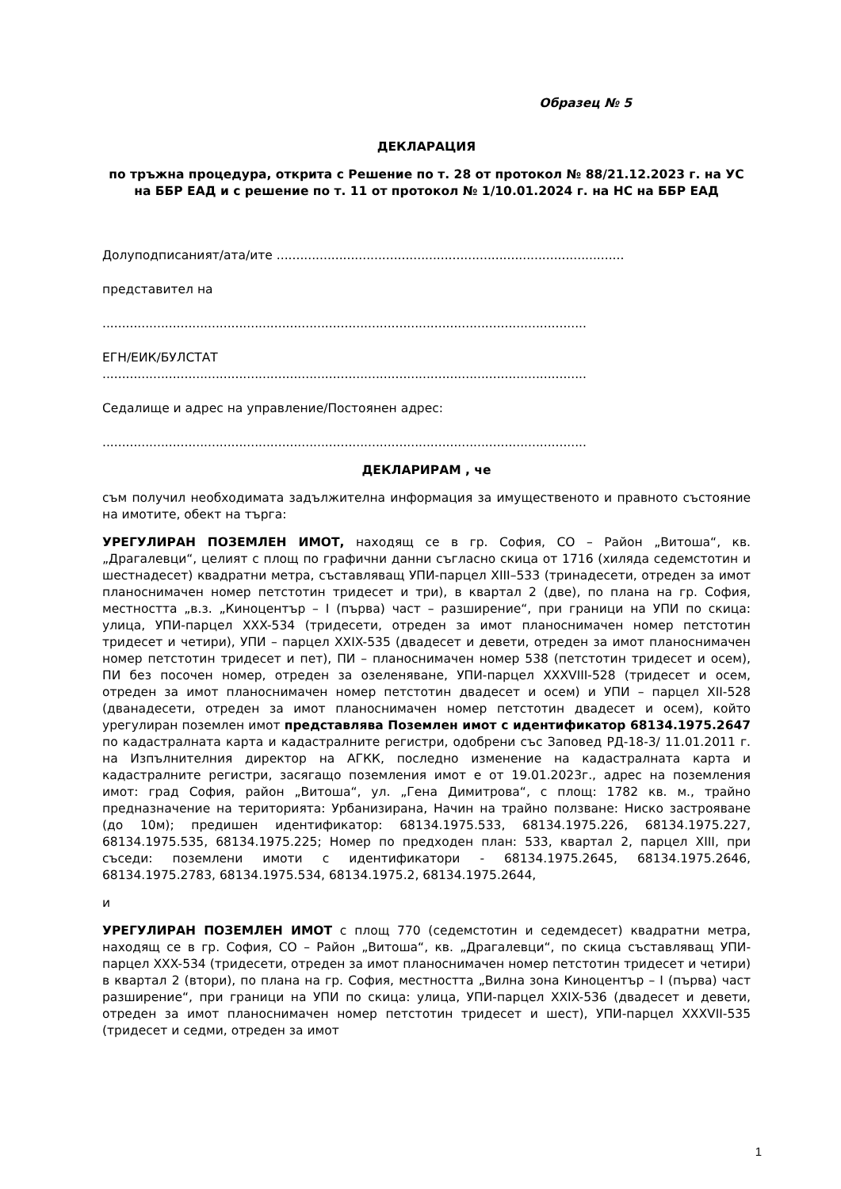Образец № 5
ДЕКЛАРАЦИЯ
по тръжна процедура, открита с Решение по т. 28 от протокол № 88/21.12.2023 г. на УС на ББР ЕАД и с решение по т. 11 от протокол № 1/10.01.2024 г. на НС на ББР ЕАД
Долуподписаният/ата/ите .........................................................................................
представител на
............................................................................................................................
ЕГН/ЕИК/БУЛСТАТ
............................................................................................................................
Седалище и адрес на управление/Постоянен адрес:
............................................................................................................................
ДЕКЛАРИРАМ , че
съм получил необходимата задължителна информация за имущественото и правното състояние на имотите, обект на търга:
УРЕГУЛИРАН ПОЗЕМЛЕН ИМОТ, находящ се в гр. София, СО – Район „Витоша“, кв. „Драгалевци“, целият с площ по графични данни съгласно скица от 1716 (хиляда седемстотин и шестнадесет) квадратни метра, съставляващ УПИ-парцел XIII–533 (тринадесети, отреден за имот планоснимачен номер петстотин тридесет и три), в квартал 2 (две), по плана на гр. София, местността „в.з. „Киноцентър – I (първа) част – разширение“, при граници на УПИ по скица: улица, УПИ-парцел XXX-534 (тридесети, отреден за имот планоснимачен номер петстотин тридесет и четири), УПИ – парцел XXIX-535 (двадесет и девети, отреден за имот планоснимачен номер петстотин тридесет и пет), ПИ – планоснимачен номер 538 (петстотин тридесет и осем), ПИ без посочен номер, отреден за озеленяване, УПИ-парцел XXXVIII-528 (тридесет и осем, отреден за имот планоснимачен номер петстотин двадесет и осем) и УПИ – парцел XII-528 (дванадесети, отреден за имот планоснимачен номер петстотин двадесет и осем), който урегулиран поземлен имот представлява Поземлен имот с идентификатор 68134.1975.2647 по кадастралната карта и кадастралните регистри, одобрени със Заповед РД-18-3/ 11.01.2011 г. на Изпълнителния директор на АГКК, последно изменение на кадастралната карта и кадастралните регистри, засягащо поземления имот е от 19.01.2023г., адрес на поземления имот: град София, район „Витоша“, ул. „Гена Димитрова“, с площ: 1782 кв. м., трайно предназначение на територията: Урбанизирана, Начин на трайно ползване: Ниско застрояване (до 10м); предишен идентификатор: 68134.1975.533, 68134.1975.226, 68134.1975.227, 68134.1975.535, 68134.1975.225; Номер по предходен план: 533, квартал 2, парцел XIII, при съседи: поземлени имоти с идентификатори - 68134.1975.2645, 68134.1975.2646, 68134.1975.2783, 68134.1975.534, 68134.1975.2, 68134.1975.2644,
и
УРЕГУЛИРАН ПОЗЕМЛЕН ИМОТ с площ 770 (седемстотин и седемдесет) квадратни метра, находящ се в гр. София, СО – Район „Витоша“, кв. „Драгалевци“, по скица съставляващ УПИ-парцел XXX-534 (тридесети, отреден за имот планоснимачен номер петстотин тридесет и четири) в квартал 2 (втори), по плана на гр. София, местността „Вилна зона Киноцентър – I (първа) част разширение“, при граници на УПИ по скица: улица, УПИ-парцел XXIX-536 (двадесет и девети, отреден за имот планоснимачен номер петстотин тридесет и шест), УПИ-парцел XXXVII-535 (тридесет и седми, отреден за имот
1